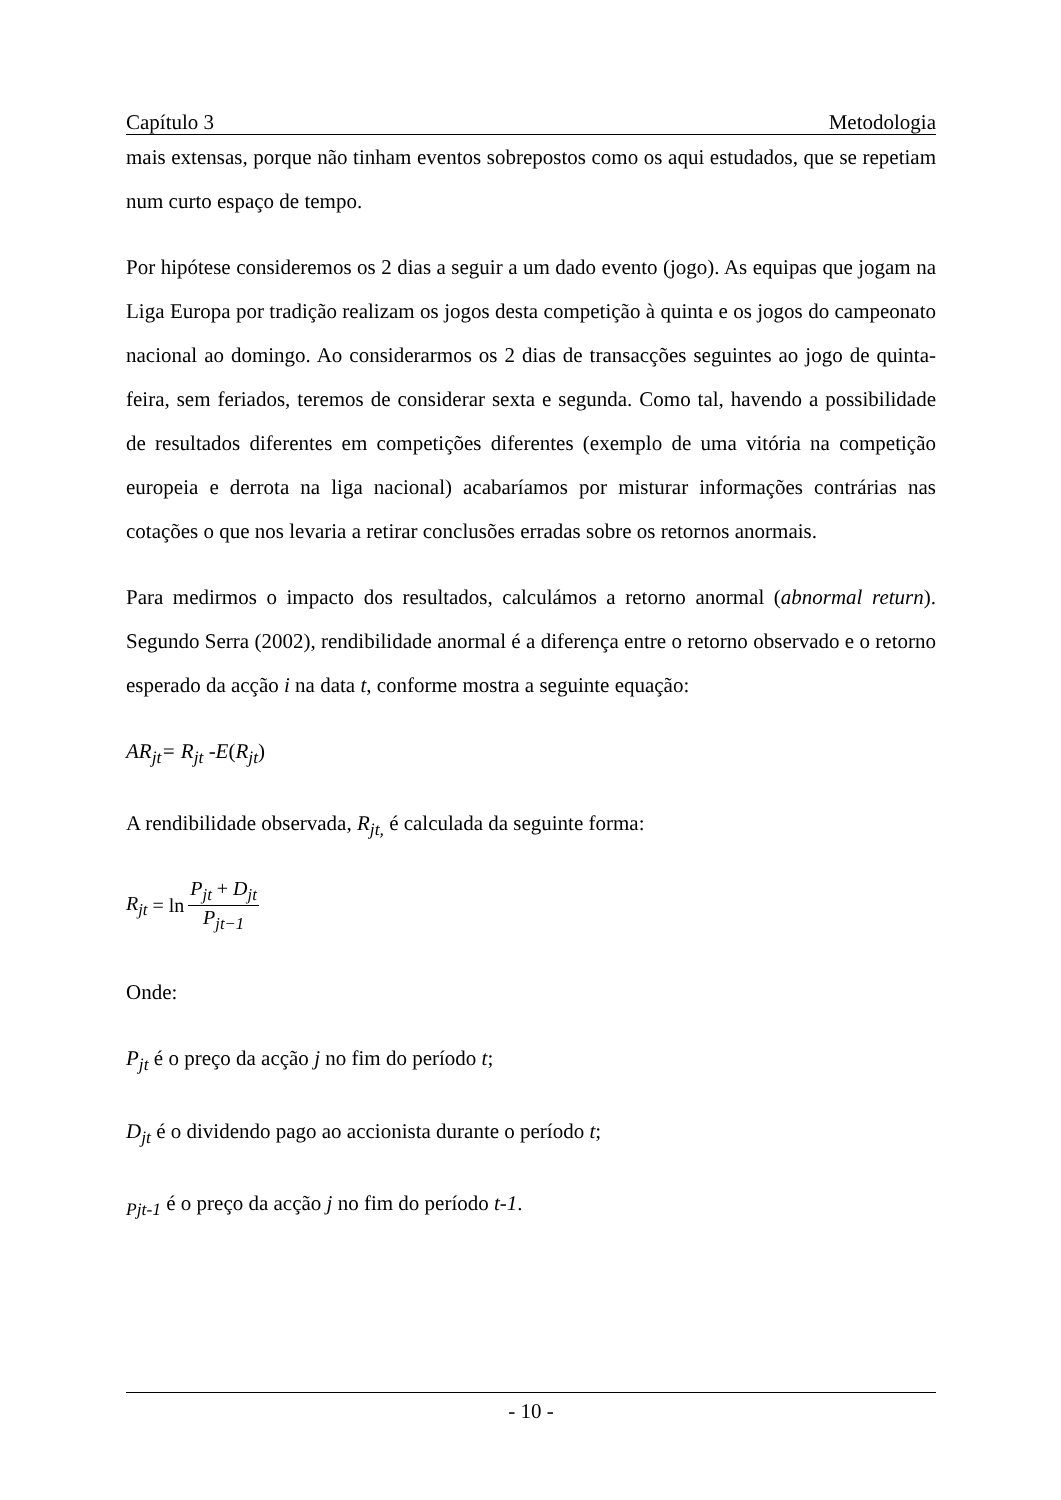Capítulo 3 Metodologia
mais extensas, porque não tinham eventos sobrepostos como os aqui estudados, que se repetiam num curto espaço de tempo.
Por hipótese consideremos os 2 dias a seguir a um dado evento (jogo). As equipas que jogam na Liga Europa por tradição realizam os jogos desta competição à quinta e os jogos do campeonato nacional ao domingo. Ao considerarmos os 2 dias de transacções seguintes ao jogo de quinta-feira, sem feriados, teremos de considerar sexta e segunda. Como tal, havendo a possibilidade de resultados diferentes em competições diferentes (exemplo de uma vitória na competição europeia e derrota na liga nacional) acabaríamos por misturar informações contrárias nas cotações o que nos levaria a retirar conclusões erradas sobre os retornos anormais.
Para medirmos o impacto dos resultados, calculámos a retorno anormal (abnormal return). Segundo Serra (2002), rendibilidade anormal é a diferença entre o retorno observado e o retorno esperado da acção i na data t, conforme mostra a seguinte equação:
AR<sub>jt</sub>= R<sub>jt</sub> -E(R<sub>jt</sub>)
A rendibilidade observada, R<sub>jt,</sub> é calculada da seguinte forma:
R<sub>jt</sub> = ln P<sub>jt</sub> + D<sub>jt</sub> P<sub>jt−1</sub>
Onde:
P<sub>jt</sub> é o preço da acção j no fim do período t;
D<sub>jt</sub> é o dividendo pago ao accionista durante o período t;
<sub>Pjt-1</sub> é o preço da acção j no fim do período t-1.
- 10 -